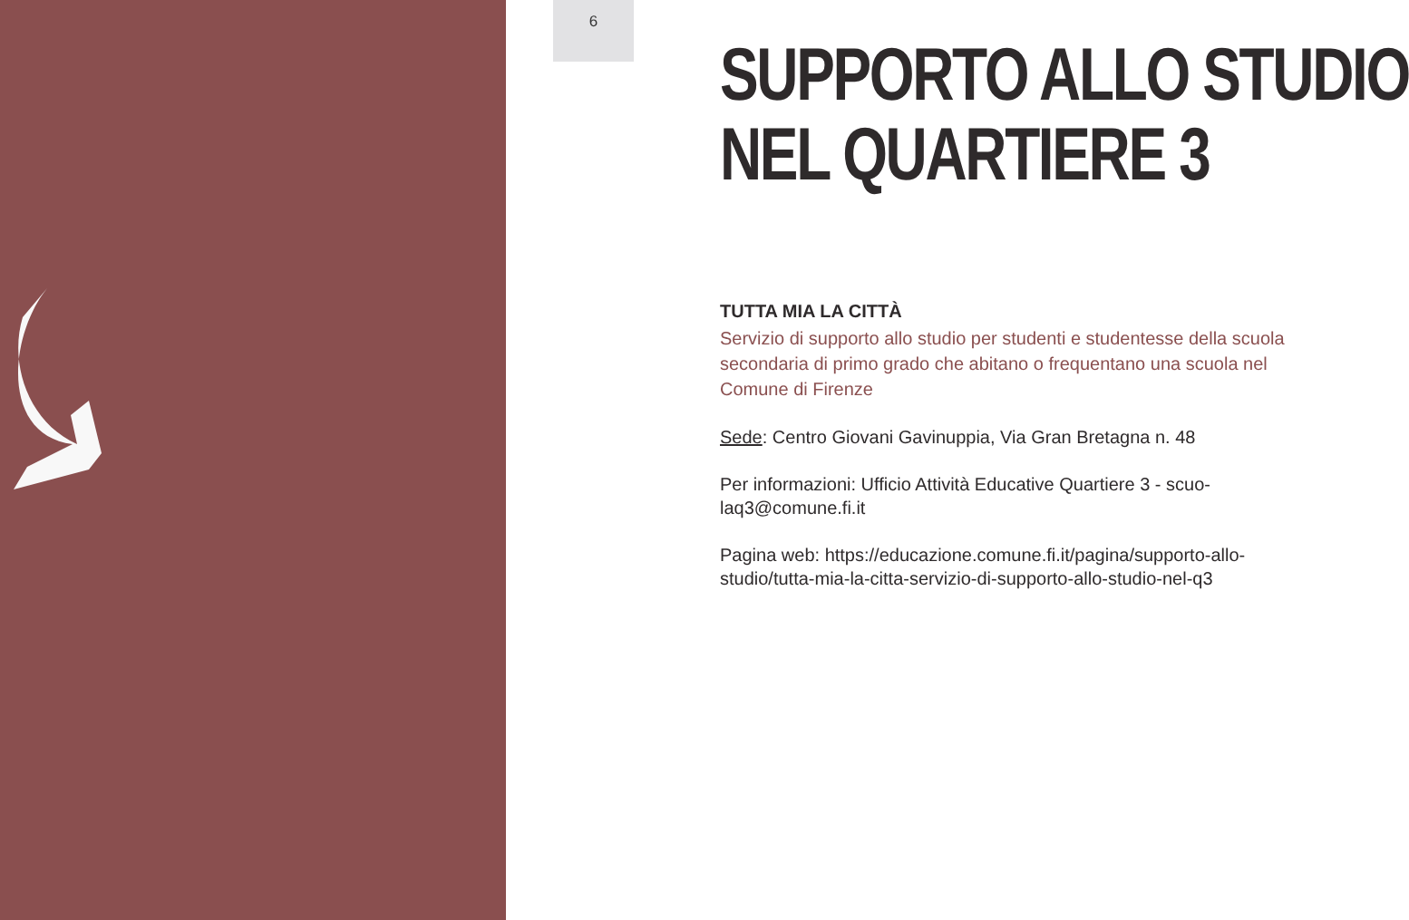6
SUPPORTO ALLO STUDIO
NEL QUARTIERE 3
TUTTA MIA LA CITTÀ
Servizio di supporto allo studio per studenti e studentesse della scuola secondaria di primo grado che abitano o frequentano una scuola nel Comune di Firenze
Sede: Centro Giovani Gavinuppia, Via Gran Bretagna n. 48
Per informazioni: Ufficio Attività Educative Quartiere 3 - scuo-laq3@comune.fi.it
Pagina web: https://educazione.comune.fi.it/pagina/supporto-allo-studio/tutta-mia-la-citta-servizio-di-supporto-allo-studio-nel-q3